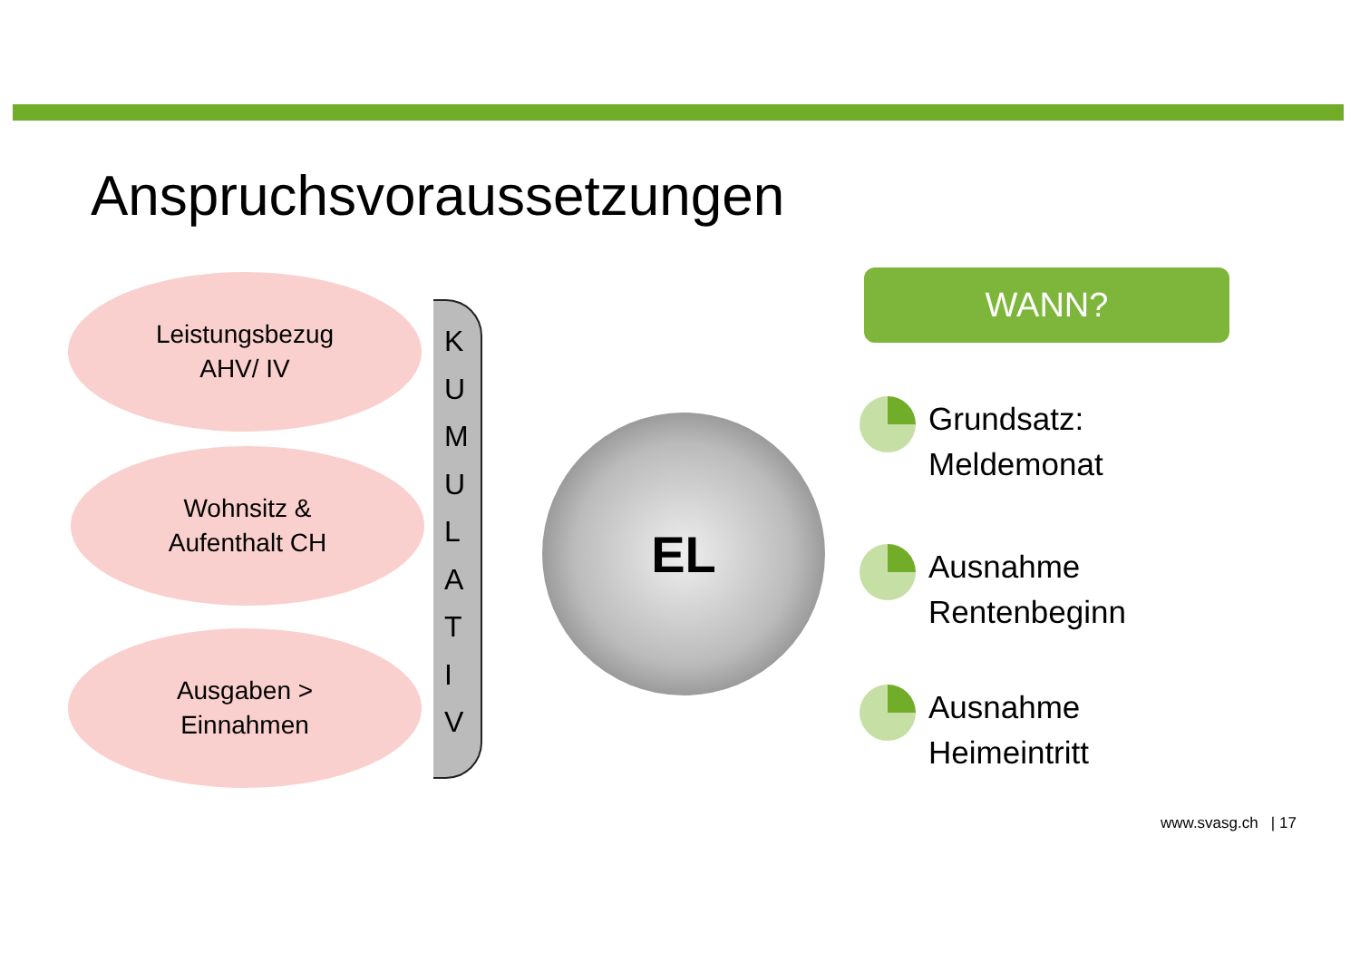Anspruchsvoraussetzungen
Leistungsbezug
AHV/ IV
Wohnsitz &
Aufenthalt CH
Ausgaben >
Einnahmen
K
U
M
U
L
A
T
I
V
EL
WANN?
Grundsatz:
Meldemonat
Ausnahme
Rentenbeginn
Ausnahme
Heimeintritt
www.svasg.ch | 17